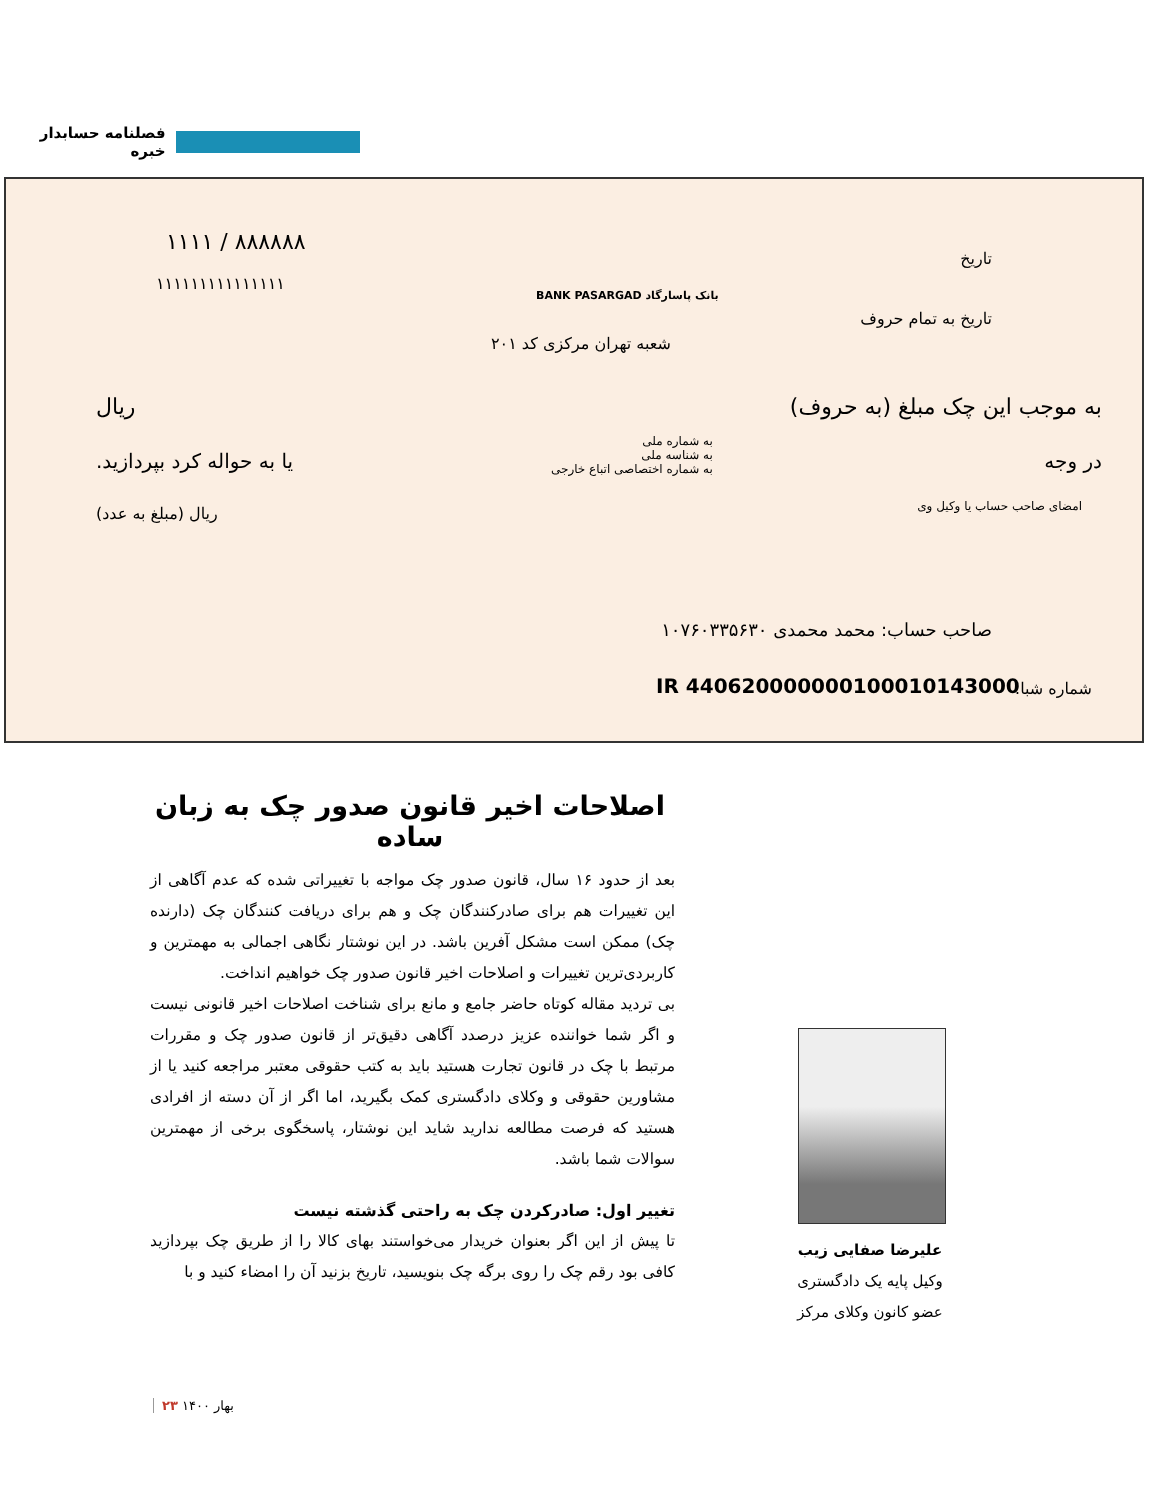فصلنامه حسابدار خبره
۱۱۱۱ / ۸۸۸۸۸۸
۱۱۱۱۱۱۱۱۱۱۱۱۱۱۱
بانک پاسارگاد BANK PASARGAD
شعبه تهران مرکزی کد ۲۰۱
تاریخ
تاریخ به تمام حروف
به موجب این چک مبلغ (به حروف) ریال
در وجه یا به حواله کرد بپردازید.
به شماره ملی
به شناسه ملی
به شماره اختصاصی اتباع خارجی
امضای صاحب حساب یا وکیل وی ریال (مبلغ به عدد)
صاحب حساب: محمد محمدی ۱۰۷۶۰۳۳۵۶۳۰
IR 440620000000100010143000 شماره شبا:
اصلاحات اخیر قانون صدور چک به زبان ساده
بعد از حدود ۱۶ سال، قانون صدور چک مواجه با تغییراتی شده که عدم آگاهی از این تغییرات هم برای صادرکنندگان چک و هم برای دریافت کنندگان چک (دارنده چک) ممکن است مشکل آفرین باشد. در این نوشتار نگاهی اجمالی به مهمترین و کاربردی‌ترین تغییرات و اصلاحات اخیر قانون صدور چک خواهیم انداخت.
بی تردید مقاله کوتاه حاضر جامع و مانع برای شناخت اصلاحات اخیر قانونی نیست و اگر شما خواننده عزیز درصدد آگاهی دقیق‌تر از قانون صدور چک و مقررات مرتبط با چک در قانون تجارت هستید باید به کتب حقوقی معتبر مراجعه کنید یا از مشاورین حقوقی و وکلای دادگستری کمک بگیرید، اما اگر از آن دسته از افرادی هستید که فرصت مطالعه ندارید شاید این نوشتار، پاسخگوی برخی از مهمترین سوالات شما باشد.
تغییر اول: صادرکردن چک به راحتی گذشته نیست
تا پیش از این اگر بعنوان خریدار می‌خواستند بهای کالا را از طریق چک بپردازید کافی بود رقم چک را روی برگه چک بنویسید، تاریخ بزنید آن را امضاء کنید و با
علیرضا صفایی زیب
وکیل پایه یک دادگستری
عضو کانون وکلای مرکز
بهار ۱۴۰۰ ۲۳